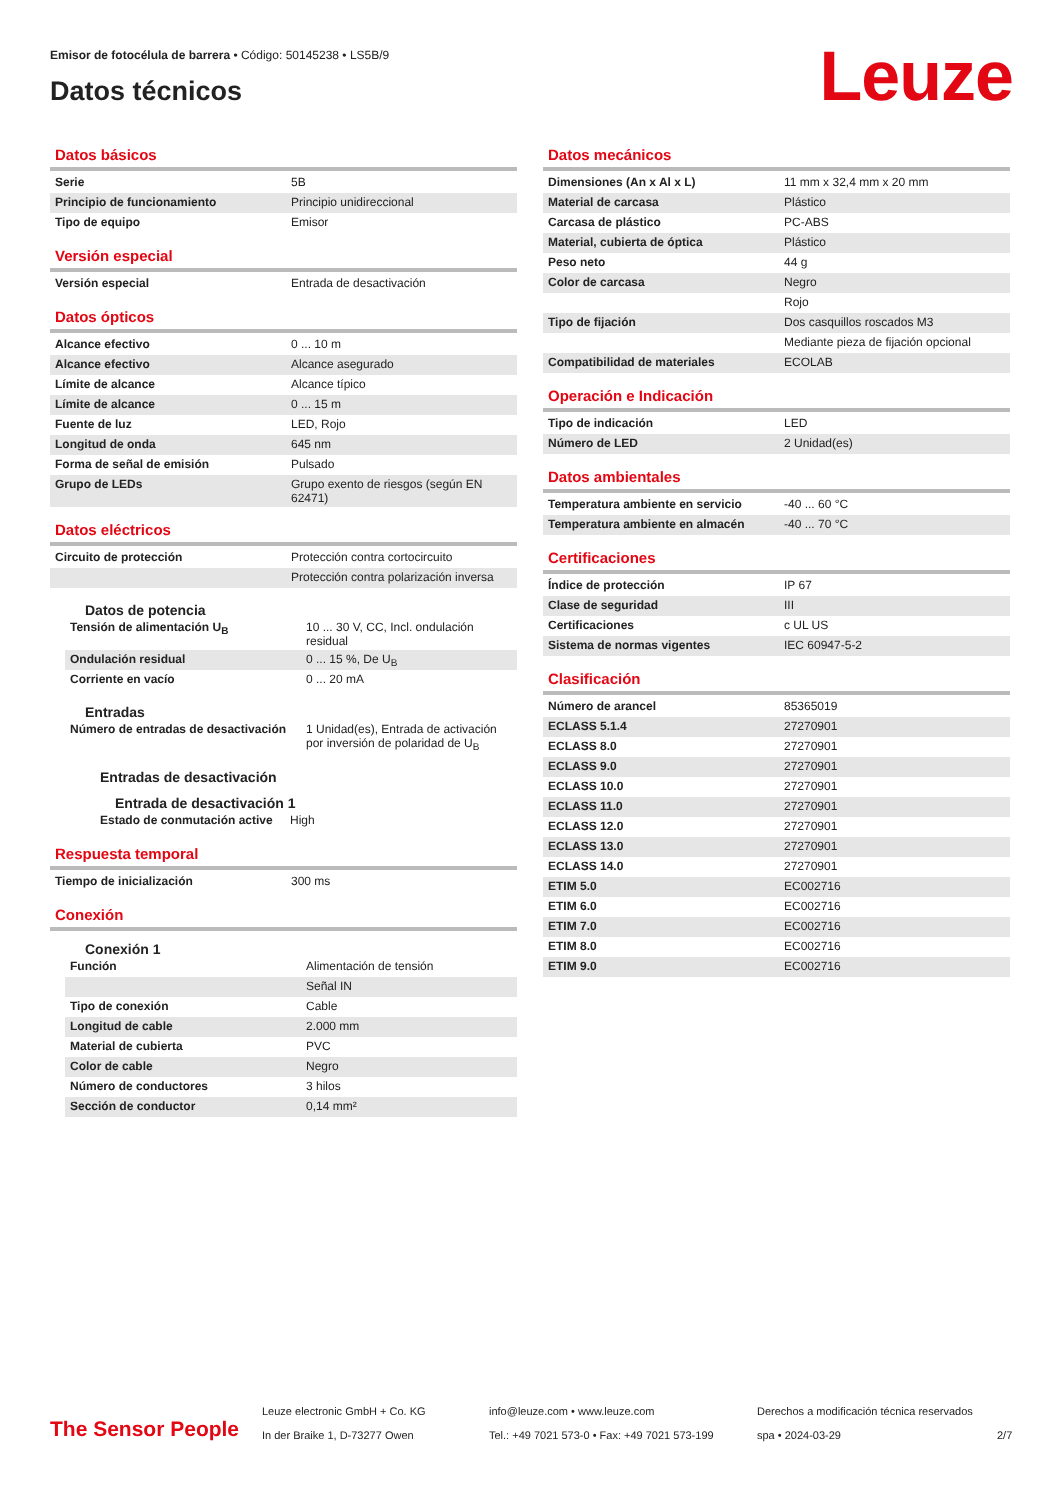Emisor de fotocélula de barrera • Código: 50145238 • LS5B/9
Datos técnicos Leuze
Datos básicos
| Serie | 5B |
| Principio de funcionamiento | Principio unidireccional |
| Tipo de equipo | Emisor |
Versión especial
| Versión especial | Entrada de desactivación |
Datos ópticos
| Alcance efectivo | 0 ... 10 m |
| Alcance efectivo | Alcance asegurado |
| Límite de alcance | Alcance típico |
| Límite de alcance | 0 ... 15 m |
| Fuente de luz | LED, Rojo |
| Longitud de onda | 645 nm |
| Forma de señal de emisión | Pulsado |
| Grupo de LEDs | Grupo exento de riesgos (según EN 62471) |
Datos eléctricos
| Circuito de protección | Protección contra cortocircuito |
| | Protección contra polarización inversa |
Datos de potencia
| Tensión de alimentación U<sub>B</sub> | 10 ... 30 V, CC, Incl. ondulación residual |
| Ondulación residual | 0 ... 15 %, De U<sub>B</sub> |
| Corriente en vacío | 0 ... 20 mA |
Entradas
| Número de entradas de desactivación | 1 Unidad(es), Entrada de activación por inversión de polaridad de U<sub>B</sub> |
Entradas de desactivación
Entrada de desactivación 1
| Estado de conmutación active | High |
Respuesta temporal
| Tiempo de inicialización | 300 ms |
Conexión
Conexión 1
| Función | Alimentación de tensión |
| | Señal IN |
| Tipo de conexión | Cable |
| Longitud de cable | 2.000 mm |
| Material de cubierta | PVC |
| Color de cable | Negro |
| Número de conductores | 3 hilos |
| Sección de conductor | 0,14 mm² |
Datos mecánicos
| Dimensiones (An x Al x L) | 11 mm x 32,4 mm x 20 mm |
| Material de carcasa | Plástico |
| Carcasa de plástico | PC-ABS |
| Material, cubierta de óptica | Plástico |
| Peso neto | 44 g |
| Color de carcasa | Negro |
| | Rojo |
| Tipo de fijación | Dos casquillos roscados M3 |
| | Mediante pieza de fijación opcional |
| Compatibilidad de materiales | ECOLAB |
Operación e Indicación
| Tipo de indicación | LED |
| Número de LED | 2 Unidad(es) |
Datos ambientales
| Temperatura ambiente en servicio | -40 ... 60 °C |
| Temperatura ambiente en almacén | -40 ... 70 °C |
Certificaciones
| Índice de protección | IP 67 |
| Clase de seguridad | III |
| Certificaciones | c UL US |
| Sistema de normas vigentes | IEC 60947-5-2 |
Clasificación
| Número de arancel | 85365019 |
| ECLASS 5.1.4 | 27270901 |
| ECLASS 8.0 | 27270901 |
| ECLASS 9.0 | 27270901 |
| ECLASS 10.0 | 27270901 |
| ECLASS 11.0 | 27270901 |
| ECLASS 12.0 | 27270901 |
| ECLASS 13.0 | 27270901 |
| ECLASS 14.0 | 27270901 |
| ETIM 5.0 | EC002716 |
| ETIM 6.0 | EC002716 |
| ETIM 7.0 | EC002716 |
| ETIM 8.0 | EC002716 |
| ETIM 9.0 | EC002716 |
The Sensor People
Leuze electronic GmbH + Co. KG
In der Braike 1, D-73277 Owen
info@leuze.com • www.leuze.com
Tel.: +49 7021 573-0 • Fax: +49 7021 573-199
Derechos a modificación técnica reservados
spa • 2024-03-29
2/7